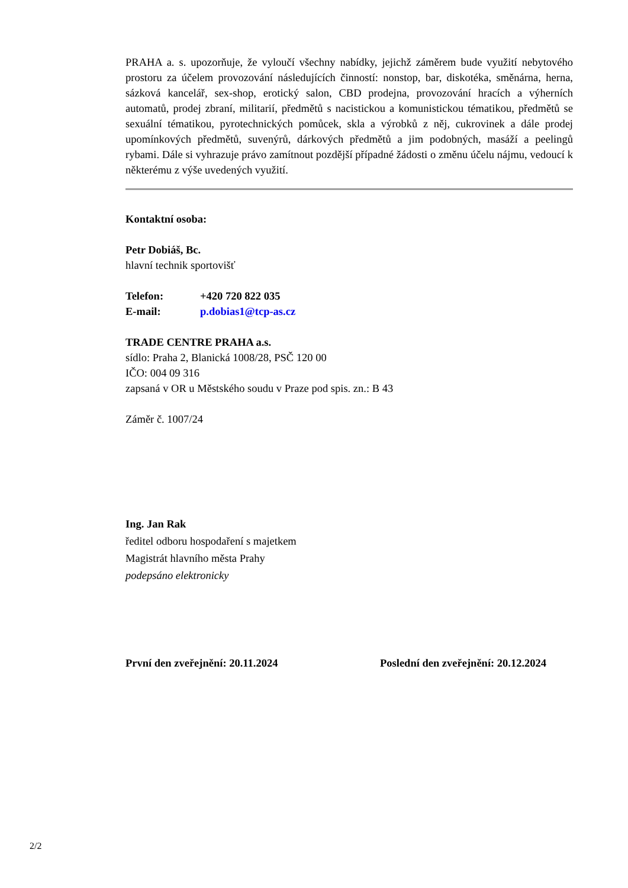PRAHA a. s. upozorňuje, že vyloučí všechny nabídky, jejichž záměrem bude využití nebytového prostoru za účelem provozování následujících činností: nonstop, bar, diskotéka, směnárna, herna, sázková kancelář, sex-shop, erotický salon, CBD prodejna, provozování hracích a výherních automatů, prodej zbraní, militarií, předmětů s nacistickou a komunistickou tématikou, předmětů se sexuální tématikou, pyrotechnických pomůcek, skla a výrobků z něj, cukrovinek a dále prodej upomínkových předmětů, suvenýrů, dárkových předmětů a jim podobných, masáží a peelingů rybami. Dále si vyhrazuje právo zamítnout pozdější případné žádosti o změnu účelu nájmu, vedoucí k některému z výše uvedených využití.
Kontaktní osoba:
Petr Dobiáš, Bc.
hlavní technik sportovišť
Telefon: +420 720 822 035
E-mail: p.dobias1@tcp-as.cz
TRADE CENTRE PRAHA a.s.
sídlo: Praha 2, Blanická 1008/28, PSČ 120 00
IČO: 004 09 316
zapsaná v OR u Městského soudu v Praze pod spis. zn.: B 43
Záměr č. 1007/24
Ing. Jan Rak
ředitel odboru hospodaření s majetkem
Magistrát hlavního města Prahy
podepsáno elektronicky
První den zveřejnění: 20.11.2024 Poslední den zveřejnění: 20.12.2024
2/2